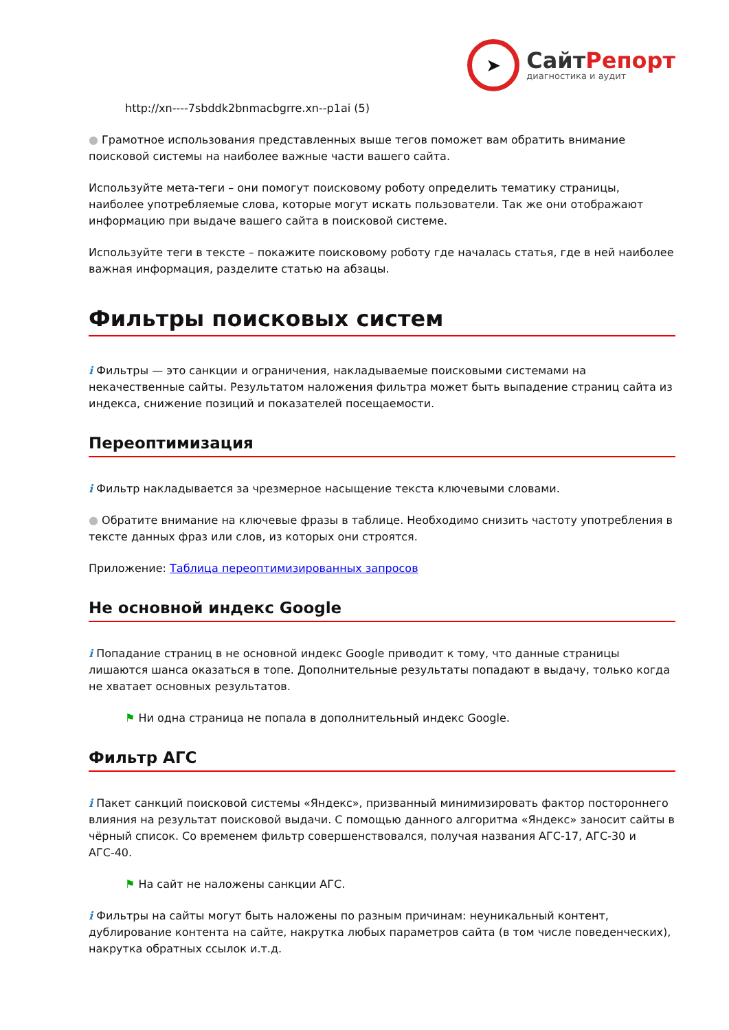➤
СайтРепорт
диагностика и аудит
http://xn----7sbddk2bnmacbgrre.xn--p1ai (5)
● Грамотное использования представленных выше тегов поможет вам обратить внимание поисковой системы на наиболее важные части вашего сайта.
Используйте мета-теги – они помогут поисковому роботу определить тематику страницы, наиболее употребляемые слова, которые могут искать пользователи. Так же они отображают информацию при выдаче вашего сайта в поисковой системе.
Используйте теги в тексте – покажите поисковому роботу где началась статья, где в ней наиболее важная информация, разделите статью на абзацы.
Фильтры поисковых систем
i Фильтры — это санкции и ограничения, накладываемые поисковыми системами на некачественные сайты. Результатом наложения фильтра может быть выпадение страниц сайта из индекса, снижение позиций и показателей посещаемости.
Переоптимизация
i Фильтр накладывается за чрезмерное насыщение текста ключевыми словами.
● Обратите внимание на ключевые фразы в таблице. Необходимо снизить частоту употребления в тексте данных фраз или слов, из которых они строятся.
Приложение: Таблица переоптимизированных запросов
Не основной индекс Google
i Попадание страниц в не основной индекс Google приводит к тому, что данные страницы лишаются шанса оказаться в топе. Дополнительные результаты попадают в выдачу, только когда не хватает основных результатов.
⚑ Ни одна страница не попала в дополнительный индекс Google.
Фильтр АГС
i Пакет санкций поисковой системы «Яндекс», призванный минимизировать фактор постороннего влияния на результат поисковой выдачи. С помощью данного алгоритма «Яндекс» заносит сайты в чёрный список. Со временем фильтр совершенствовался, получая названия АГС-17, АГС-30 и АГС-40.
⚑ На сайт не наложены санкции АГС.
i Фильтры на сайты могут быть наложены по разным причинам: неуникальный контент, дублирование контента на сайте, накрутка любых параметров сайта (в том числе поведенческих), накрутка обратных ссылок и.т.д.